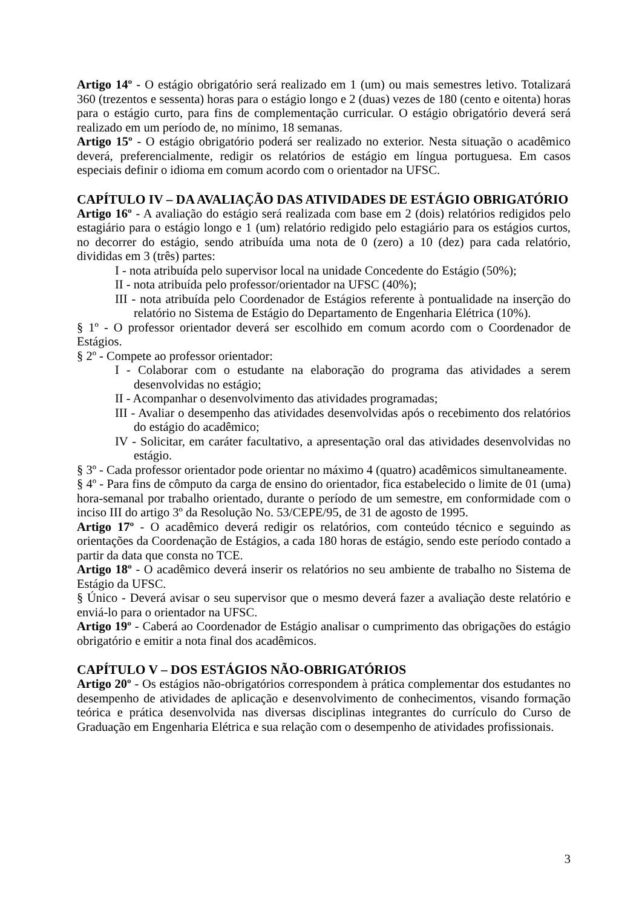Artigo 14º - O estágio obrigatório será realizado em 1 (um) ou mais semestres letivo. Totalizará 360 (trezentos e sessenta) horas para o estágio longo e 2 (duas) vezes de 180 (cento e oitenta) horas para o estágio curto, para fins de complementação curricular. O estágio obrigatório deverá será realizado em um período de, no mínimo, 18 semanas.
Artigo 15º - O estágio obrigatório poderá ser realizado no exterior. Nesta situação o acadêmico deverá, preferencialmente, redigir os relatórios de estágio em língua portuguesa. Em casos especiais definir o idioma em comum acordo com o orientador na UFSC.
CAPÍTULO IV – DA AVALIAÇÃO DAS ATIVIDADES DE ESTÁGIO OBRIGATÓRIO
Artigo 16º - A avaliação do estágio será realizada com base em 2 (dois) relatórios redigidos pelo estagiário para o estágio longo e 1 (um) relatório redigido pelo estagiário para os estágios curtos, no decorrer do estágio, sendo atribuída uma nota de 0 (zero) a 10 (dez) para cada relatório, divididas em 3 (três) partes:
I - nota atribuída pelo supervisor local na unidade Concedente do Estágio (50%);
II - nota atribuída pelo professor/orientador na UFSC (40%);
III - nota atribuída pelo Coordenador de Estágios referente à pontualidade na inserção do relatório no Sistema de Estágio do Departamento de Engenharia Elétrica (10%).
§ 1º - O professor orientador deverá ser escolhido em comum acordo com o Coordenador de Estágios.
§ 2º - Compete ao professor orientador:
I - Colaborar com o estudante na elaboração do programa das atividades a serem desenvolvidas no estágio;
II - Acompanhar o desenvolvimento das atividades programadas;
III - Avaliar o desempenho das atividades desenvolvidas após o recebimento dos relatórios do estágio do acadêmico;
IV - Solicitar, em caráter facultativo, a apresentação oral das atividades desenvolvidas no estágio.
§ 3º - Cada professor orientador pode orientar no máximo 4 (quatro) acadêmicos simultaneamente.
§ 4º - Para fins de cômputo da carga de ensino do orientador, fica estabelecido o limite de 01 (uma) hora-semanal por trabalho orientado, durante o período de um semestre, em conformidade com o inciso III do artigo 3º da Resolução No. 53/CEPE/95, de 31 de agosto de 1995.
Artigo 17º - O acadêmico deverá redigir os relatórios, com conteúdo técnico e seguindo as orientações da Coordenação de Estágios, a cada 180 horas de estágio, sendo este período contado a partir da data que consta no TCE.
Artigo 18º - O acadêmico deverá inserir os relatórios no seu ambiente de trabalho no Sistema de Estágio da UFSC.
§ Único - Deverá avisar o seu supervisor que o mesmo deverá fazer a avaliação deste relatório e enviá-lo para o orientador na UFSC.
Artigo 19º - Caberá ao Coordenador de Estágio analisar o cumprimento das obrigações do estágio obrigatório e emitir a nota final dos acadêmicos.
CAPÍTULO V – DOS ESTÁGIOS NÃO-OBRIGATÓRIOS
Artigo 20º - Os estágios não-obrigatórios correspondem à prática complementar dos estudantes no desempenho de atividades de aplicação e desenvolvimento de conhecimentos, visando formação teórica e prática desenvolvida nas diversas disciplinas integrantes do currículo do Curso de Graduação em Engenharia Elétrica e sua relação com o desempenho de atividades profissionais.
3